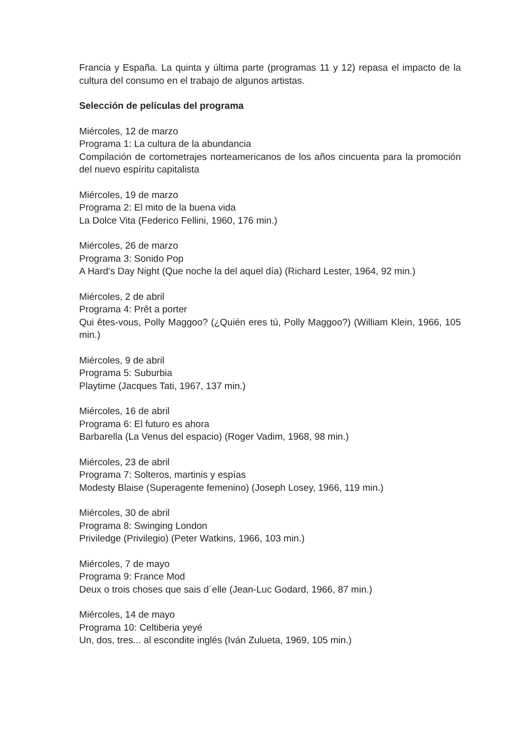Francia y España. La quinta y última parte (programas 11 y 12) repasa el impacto de la cultura del consumo en el trabajo de algunos artistas.
Selección de películas del programa
Miércoles, 12 de marzo
Programa 1: La cultura de la abundancia
Compilación de cortometrajes norteamericanos de los años cincuenta para la promoción del nuevo espíritu capitalista
Miércoles, 19 de marzo
Programa 2: El mito de la buena vida
La Dolce Vita (Federico Fellini, 1960, 176 min.)
Miércoles, 26 de marzo
Programa 3: Sonido Pop
A Hard’s Day Night (Que noche la del aquel día) (Richard Lester, 1964, 92 min.)
Miércoles, 2 de abril
Programa 4: Prêt a porter
Qui êtes-vous, Polly Maggoo? (¿Quién eres tú, Polly Maggoo?) (William Klein, 1966, 105 min.)
Miércoles, 9 de abril
Programa 5: Suburbia
Playtime (Jacques Tati, 1967, 137 min.)
Miércoles, 16 de abril
Programa 6: El futuro es ahora
Barbarella (La Venus del espacio) (Roger Vadim, 1968, 98 min.)
Miércoles, 23 de abril
Programa 7: Solteros, martinis y espías
Modesty Blaise (Superagente femenino) (Joseph Losey, 1966, 119 min.)
Miércoles, 30 de abril
Programa 8: Swinging London
Priviledge (Privilegio) (Peter Watkins, 1966, 103 min.)
Miércoles, 7 de mayo
Programa 9: France Mod
Deux o trois choses que sais d´elle (Jean-Luc Godard, 1966, 87 min.)
Miércoles, 14 de mayo
Programa 10: Celtiberia yeyé
Un, dos, tres... al escondite inglés (Iván Zulueta, 1969, 105 min.)